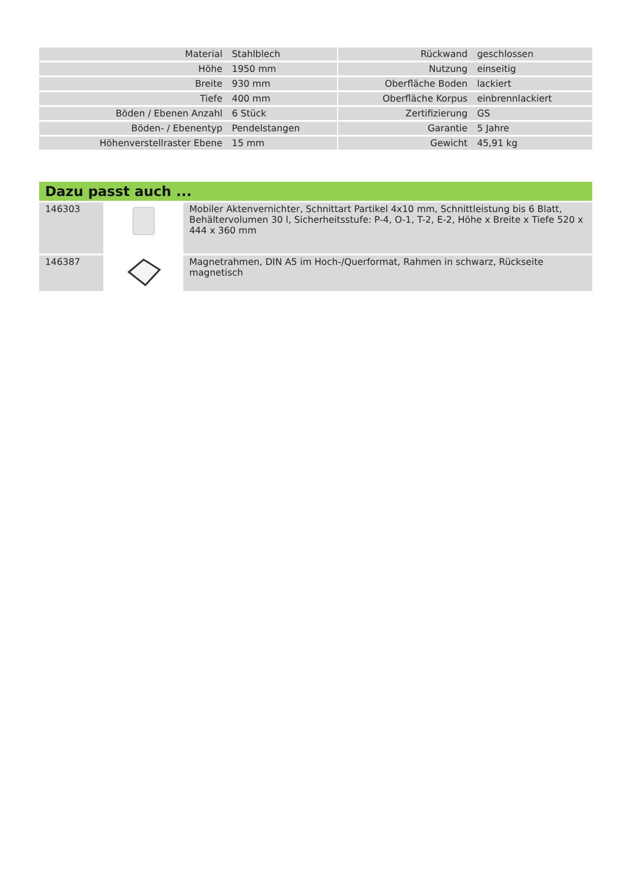| Material | Stahlblech | | Rückwand | geschlossen |
| Höhe | 1950 mm | | Nutzung | einseitig |
| Breite | 930 mm | | Oberfläche Boden | lackiert |
| Tiefe | 400 mm | | Oberfläche Korpus | einbrennlackiert |
| Böden / Ebenen Anzahl | 6 Stück | | Zertifizierung | GS |
| Böden- / Ebenentyp | Pendelstangen | | Garantie | 5 Jahre |
| Höhenverstellraster Ebene | 15 mm | | Gewicht | 45,91 kg |
Dazu passt auch ...
| 146303 | | Mobiler Aktenvernichter, Schnittart Partikel 4x10 mm, Schnittleistung bis 6 Blatt, Behältervolumen 30 l, Sicherheitsstufe: P-4, O-1, T-2, E-2, Höhe x Breite x Tiefe 520 x 444 x 360 mm |
| 146387 | | Magnetrahmen, DIN A5 im Hoch-/Querformat, Rahmen in schwarz, Rückseite magnetisch |